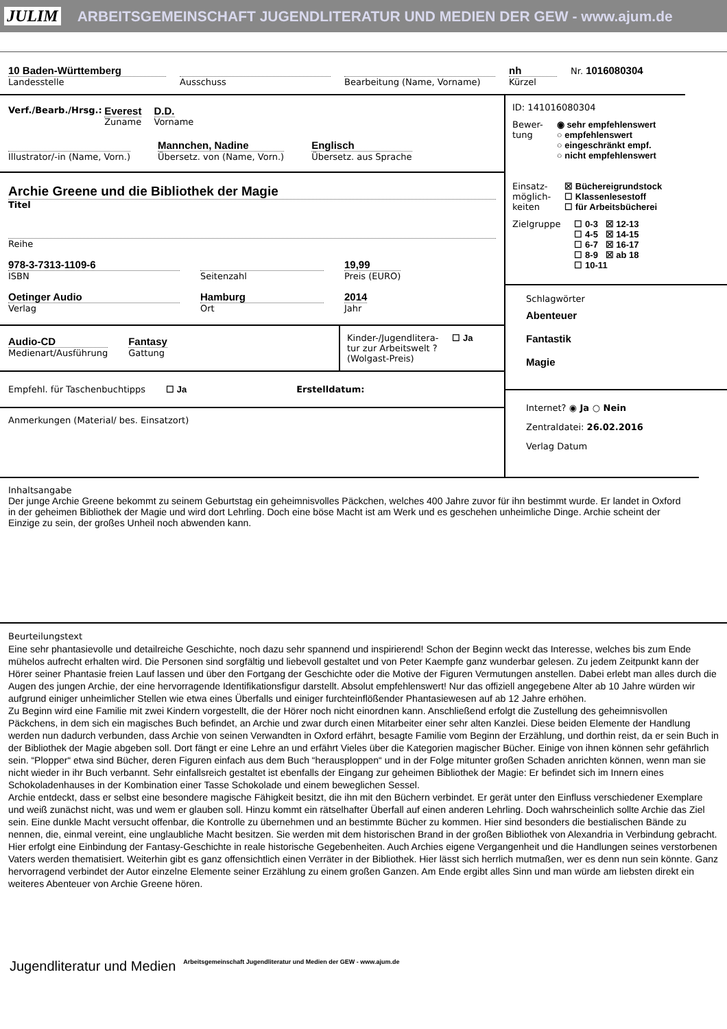JULIM ARBEITSGEMEINSCHAFT JUGENDLITERATUR UND MEDIEN DER GEW - www.ajum.de
10 Baden-Württemberg
Landesstelle
Ausschuss Bearbeitung (Name, Vorname)
nh
Kürzel
Nr. 1016080304
Verf./Bearb./Hrsg.: Everest
Zuname D.D.
Vorname
Illustrator/-in (Name, Vorn.)
Mannchen, Nadine
Übersetz. von (Name, Vorn.)
Englisch
Übersetz. aus Sprache
Archie Greene und die Bibliothek der Magie
Titel
Reihe
978-3-7313-1109-6
ISBN
Seitenzahl
19,99
Preis (EURO)
Oetinger Audio
Verlag
Hamburg
Ort
2014
Jahr
Audio-CD
Medienart/Ausführung
Fantasy
Gattung
Kinder-/Jugendlitera-
tur zur Arbeitswelt ?
(Wolgast-Preis)
☐ Ja
Empfehl. für Taschenbuchtipps ☐ Ja Erstelldatum:
Anmerkungen (Material/ bes. Einsatzort)
ID: 141016080304
Bewer-
tung
◉ sehr empfehlenswert
○ empfehlenswert
○ eingeschränkt empf.
○ nicht empfehlenswert
Einsatz-
möglich-
keiten
☒ Büchereigrundstock
☐ Klassenlesestoff
☐ für Arbeitsbücherei
Zielgruppe ☐ 0-3 ☒ 12-13
☐ 4-5 ☒ 14-15
☐ 6-7 ☒ 16-17
☐ 8-9 ☒ ab 18
☐ 10-11
Schlagwörter
Abenteuer
Fantastik
Magie
Internet? ◉ Ja ○ Nein
Zentraldatei: 26.02.2016
Verlag Datum
Inhaltsangabe
Der junge Archie Greene bekommt zu seinem Geburtstag ein geheimnisvolles Päckchen, welches 400 Jahre zuvor für ihn bestimmt wurde. Er landet in Oxford in der geheimen Bibliothek der Magie und wird dort Lehrling. Doch eine böse Macht ist am Werk und es geschehen unheimliche Dinge. Archie scheint der Einzige zu sein, der großes Unheil noch abwenden kann.
Beurteilungstext
Eine sehr phantasievolle und detailreiche Geschichte, noch dazu sehr spannend und inspirierend! Schon der Beginn weckt das Interesse, welches bis zum Ende mühelos aufrecht erhalten wird. Die Personen sind sorgfältig und liebevoll gestaltet und von Peter Kaempfe ganz wunderbar gelesen. Zu jedem Zeitpunkt kann der Hörer seiner Phantasie freien Lauf lassen und über den Fortgang der Geschichte oder die Motive der Figuren Vermutungen anstellen. Dabei erlebt man alles durch die Augen des jungen Archie, der eine hervorragende Identifikationsfigur darstellt. Absolut empfehlenswert! Nur das offiziell angegebene Alter ab 10 Jahre würden wir aufgrund einiger unheimlicher Stellen wie etwa eines Überfalls und einiger furchteinflößender Phantasiewesen auf ab 12 Jahre erhöhen.
Zu Beginn wird eine Familie mit zwei Kindern vorgestellt, die der Hörer noch nicht einordnen kann. Anschließend erfolgt die Zustellung des geheimnisvollen Päckchens, in dem sich ein magisches Buch befindet, an Archie und zwar durch einen Mitarbeiter einer sehr alten Kanzlei. Diese beiden Elemente der Handlung werden nun dadurch verbunden, dass Archie von seinen Verwandten in Oxford erfährt, besagte Familie vom Beginn der Erzählung, und dorthin reist, da er sein Buch in der Bibliothek der Magie abgeben soll. Dort fängt er eine Lehre an und erfährt Vieles über die Kategorien magischer Bücher. Einige von ihnen können sehr gefährlich sein. “Plopper“ etwa sind Bücher, deren Figuren einfach aus dem Buch “herausploppen“ und in der Folge mitunter großen Schaden anrichten können, wenn man sie nicht wieder in ihr Buch verbannt. Sehr einfallsreich gestaltet ist ebenfalls der Eingang zur geheimen Bibliothek der Magie: Er befindet sich im Innern eines Schokoladenhauses in der Kombination einer Tasse Schokolade und einem beweglichen Sessel.
Archie entdeckt, dass er selbst eine besondere magische Fähigkeit besitzt, die ihn mit den Büchern verbindet. Er gerät unter den Einfluss verschiedener Exemplare und weiß zunächst nicht, was und wem er glauben soll. Hinzu kommt ein rätselhafter Überfall auf einen anderen Lehrling. Doch wahrscheinlich sollte Archie das Ziel sein. Eine dunkle Macht versucht offenbar, die Kontrolle zu übernehmen und an bestimmte Bücher zu kommen. Hier sind besonders die bestialischen Bände zu nennen, die, einmal vereint, eine unglaubliche Macht besitzen. Sie werden mit dem historischen Brand in der großen Bibliothek von Alexandria in Verbindung gebracht. Hier erfolgt eine Einbindung der Fantasy-Geschichte in reale historische Gegebenheiten. Auch Archies eigene Vergangenheit und die Handlungen seines verstorbenen Vaters werden thematisiert. Weiterhin gibt es ganz offensichtlich einen Verräter in der Bibliothek. Hier lässt sich herrlich mutmaßen, wer es denn nun sein könnte. Ganz hervorragend verbindet der Autor einzelne Elemente seiner Erzählung zu einem großen Ganzen. Am Ende ergibt alles Sinn und man würde am liebsten direkt ein weiteres Abenteuer von Archie Greene hören.
Jugendliteratur und Medien Arbeitsgemeinschaft Jugendliteratur und Medien der GEW - www.ajum.de